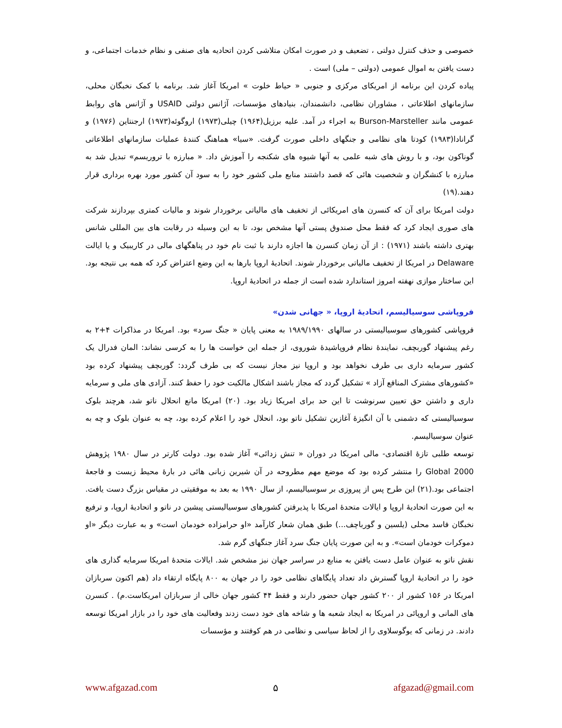خصوصی و حذف کنترل دولتی ، تضعیف و در صورت امکان متلاشی کردن اتحادیه های صنفی و نظام خدمات اجتماعی، و دست یافتن به اموال عمومی (دولتی – ملی) است .
پیاده کردن این برنامه از امریکای مرکزی و جنوبی « حیاط خلوت » امریکا آغاز شد. برنامه با کمک نخبگان محلی، سازمانهای اطلاعاتی ، مشاوران نظامی، دانشمندان، بنیادهای مؤسسات، آژانس دولتی USAID و آژانس های روابط عمومی مانند Burson-Marsteller به اجراء در آمد. علیه برزیل(۱۹۶۴) چیلی(۱۹۷۳) اروگوئه(۱۹۷۳) ارجنتاین (۱۹۷۶) و گرانادا(۱۹۸۳) کودتا های نظامی و جنگهای داخلی صورت گرفت. «سیا» هماهنگ کنندهٔ عملیات سازمانهای اطلاعاتی گوناکون بود، و با روش های شبه علمی به آنها شیوه های شکنجه را آموزش داد. « مبارزه با تروریسم» تبدیل شد به مبارزه با کنشگران و شخصیت هائی که قصد داشتند منابع ملی کشور خود را به سود آن کشور مورد بهره برداری قرار دهند.(۱۹)
دولت امریکا برای آن که کنسرن های امریکائی از تخفیف های مالیاتی برخوردار شوند و مالیات کمتری بپردازند شرکت های صوری ایجاد کرد که فقط محل صندوق پستی آنها مشخص بود، تا به این وسیله در رقابت های بین المللی شانس بهتری داشته باشند (۱۹۷۱) : از آن زمان کنسرن ها اجازه دارند با ثبت نام خود در پناهگهای مالی در کاریبیک و یا ایالت Delaware در امریکا از تخفیف مالیاتی برخوردار شوند. اتحادیهٔ اروپا بارها به این وضع اعتراض کرد که همه بی نتیجه بود. این ساختار موازی نهفته امروز استاندارد شده است از جمله در اتحادیهٔ اروپا.
فروپاشی سوسیالیسم، اتحادیهٔ اروپا، « جهانی شدن»
فروپاشی کشورهای سوسیالیستی در سالهای ۱۹۸۹/۱۹۹۰ به معنی پایان « جنگ سرد» بود. امریکا در مذاکرات ۴+۲ به رغم پیشنهاد گوربچف، نمایندهٔ نظام فروپاشیدهٔ شوروی، از جمله این خواست ها را به کرسی نشاند: المان فدرال یک کشور سرمایه داری بی طرف نخواهد بود و اروپا نیز مجاز نیست که بی طرف گردد: گوربچف پیشنهاد کرده بود «کشورهای مشترک المنافع آزاد » تشکیل گردد که مجاز باشند اشکال مالکیت خود را حفظ کنند. آزادی های ملی و سرمایه داری و داشتن حق تعیین سرنوشت تا این حد برای امریکا زیاد بود. (۲۰) امریکا مانع انحلال ناتو شد، هرچند بلوک سوسیالیستی که دشمنی با آن انگیزهٔ آغازین تشکیل ناتو بود، انحلال خود را اعلام کرده بود، چه به عنوان بلوک و چه به عنوان سوسیالیسم.
توسعه طلبی تازهٔ اقتصادی- مالی امریکا در دوران « تنش زدائی» آغاز شده بود. دولت کارتر در سال ۱۹۸۰ پژوهش Global 2000 را منتشر کرده بود که موضع مهم مطروحه در آن شیرین زبانی هائی در بارهٔ محیط زیست و فاجعهٔ اجتماعی بود.(۲۱) این طرح پس از پیروزی بر سوسیالیسم، از سال ۱۹۹۰ به بعد به موفقیتی در مقیاس بزرگ دست یافت. به این صورت اتحادیهٔ اروپا و ایالات متحدهٔ امریکا با پذیرفتن کشورهای سوسیالیستی پیشین در ناتو و اتحادیهٔ اروپا، و ترفیع نخبگان فاسد محلی (یلسین و گورباچف...) طبق همان شعار کارآمد «او حرامزاده خودمان است» و به عبارت دیگر «او دموکرات خودمان است». و به این صورت پایان جنگ سرد آغاز جنگهای گرم شد.
نقش ناتو به عنوان عامل دست یافتن به منابع در سراسر جهان نیز مشخص شد. ایالات متحدهٔ امریکا سرمایه گذاری های خود را در اتحادیهٔ اروپا گسترش داد تعداد پایگاهای نظامی خود را در جهان به ۸۰۰ پایگاه ارتقاء داد (هم اکنون سربازان امریکا در ۱۵۶ کشور از ۲۰۰ کشور جهان حضور دارند و فقط ۴۴ کشور جهان خالی از سربازان امریکاست.م) . کنسرن های المانی و اروپائی در امریکا به ایجاد شعبه ها و شاخه های خود دست زدند وفعالیت های خود را در بازار امریکا توسعه دادند. در زمانی که یوگوسلاوی را از لحاظ سیاسی و نظامی در هم کوفتند و مؤسسات
www.afgazad.com ۵ afgazad@gmail.com